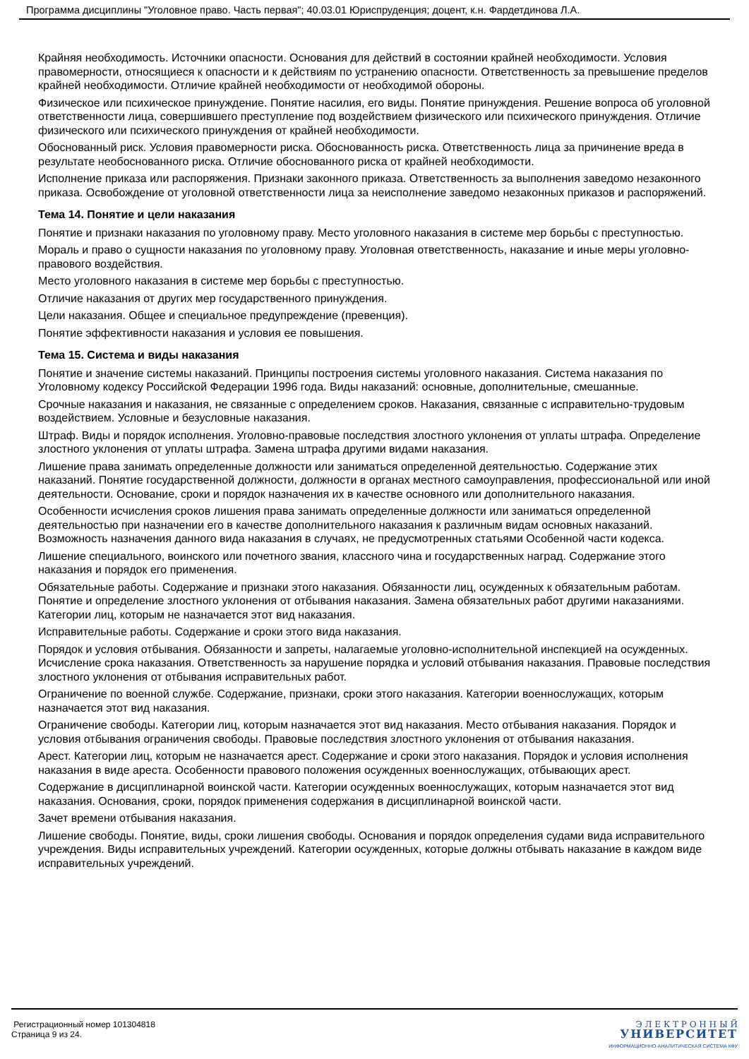Программа дисциплины "Уголовное право. Часть первая"; 40.03.01 Юриспруденция; доцент, к.н. Фардетдинова Л.А.
Крайняя необходимость. Источники опасности. Основания для действий в состоянии крайней необходимости. Условия правомерности, относящиеся к опасности и к действиям по устранению опасности. Ответственность за превышение пределов крайней необходимости. Отличие крайней необходимости от необходимой обороны.
Физическое или психическое принуждение. Понятие насилия, его виды. Понятие принуждения. Решение вопроса об уголовной ответственности лица, совершившего преступление под воздействием физического или психического принуждения. Отличие физического или психического принуждения от крайней необходимости.
Обоснованный риск. Условия правомерности риска. Обоснованность риска. Ответственность лица за причинение вреда в результате необоснованного риска. Отличие обоснованного риска от крайней необходимости.
Исполнение приказа или распоряжения. Признаки законного приказа. Ответственность за выполнения заведомо незаконного приказа. Освобождение от уголовной ответственности лица за неисполнение заведомо незаконных приказов и распоряжений.
Тема 14. Понятие и цели наказания
Понятие и признаки наказания по уголовному праву. Место уголовного наказания в системе мер борьбы с преступностью.
Мораль и право о сущности наказания по уголовному праву. Уголовная ответственность, наказание и иные меры уголовно-правового воздействия.
Место уголовного наказания в системе мер борьбы с преступностью.
Отличие наказания от других мер государственного принуждения.
Цели наказания. Общее и специальное предупреждение (превенция).
Понятие эффективности наказания и условия ее повышения.
Тема 15. Система и виды наказания
Понятие и значение системы наказаний. Принципы построения системы уголовного наказания. Система наказания по Уголовному кодексу Российской Федерации 1996 года. Виды наказаний: основные, дополнительные, смешанные.
Срочные наказания и наказания, не связанные с определением сроков. Наказания, связанные с исправительно-трудовым воздействием. Условные и безусловные наказания.
Штраф. Виды и порядок исполнения. Уголовно-правовые последствия злостного уклонения от уплаты штрафа. Определение злостного уклонения от уплаты штрафа. Замена штрафа другими видами наказания.
Лишение права занимать определенные должности или заниматься определенной деятельностью. Содержание этих наказаний. Понятие государственной должности, должности в органах местного самоуправления, профессиональной или иной деятельности. Основание, сроки и порядок назначения их в качестве основного или дополнительного наказания.
Особенности исчисления сроков лишения права занимать определенные должности или заниматься определенной деятельностью при назначении его в качестве дополнительного наказания к различным видам основных наказаний. Возможность назначения данного вида наказания в случаях, не предусмотренных статьями Особенной части кодекса.
Лишение специального, воинского или почетного звания, классного чина и государственных наград. Содержание этого наказания и порядок его применения.
Обязательные работы. Содержание и признаки этого наказания. Обязанности лиц, осужденных к обязательным работам. Понятие и определение злостного уклонения от отбывания наказания. Замена обязательных работ другими наказаниями. Категории лиц, которым не назначается этот вид наказания.
Исправительные работы. Содержание и сроки этого вида наказания.
Порядок и условия отбывания. Обязанности и запреты, налагаемые уголовно-исполнительной инспекцией на осужденных. Исчисление срока наказания. Ответственность за нарушение порядка и условий отбывания наказания. Правовые последствия злостного уклонения от отбывания исправительных работ.
Ограничение по военной службе. Содержание, признаки, сроки этого наказания. Категории военнослужащих, которым назначается этот вид наказания.
Ограничение свободы. Категории лиц, которым назначается этот вид наказания. Место отбывания наказания. Порядок и условия отбывания ограничения свободы. Правовые последствия злостного уклонения от отбывания наказания.
Арест. Категории лиц, которым не назначается арест. Содержание и сроки этого наказания. Порядок и условия исполнения наказания в виде ареста. Особенности правового положения осужденных военнослужащих, отбывающих арест.
Содержание в дисциплинарной воинской части. Категории осужденных военнослужащих, которым назначается этот вид наказания. Основания, сроки, порядок применения содержания в дисциплинарной воинской части.
Зачет времени отбывания наказания.
Лишение свободы. Понятие, виды, сроки лишения свободы. Основания и порядок определения судами вида исправительного учреждения. Виды исправительных учреждений. Категории осужденных, которые должны отбывать наказание в каждом виде исправительных учреждений.
Регистрационный номер 101304818
Страница 9 из 24.
Э Л Е К Т Р О Н Н Ы Й
УНИВЕРСИТЕТ
ИНФОРМАЦИОННО-АНАЛИТИЧЕСКАЯ СИСТЕМА КФУ